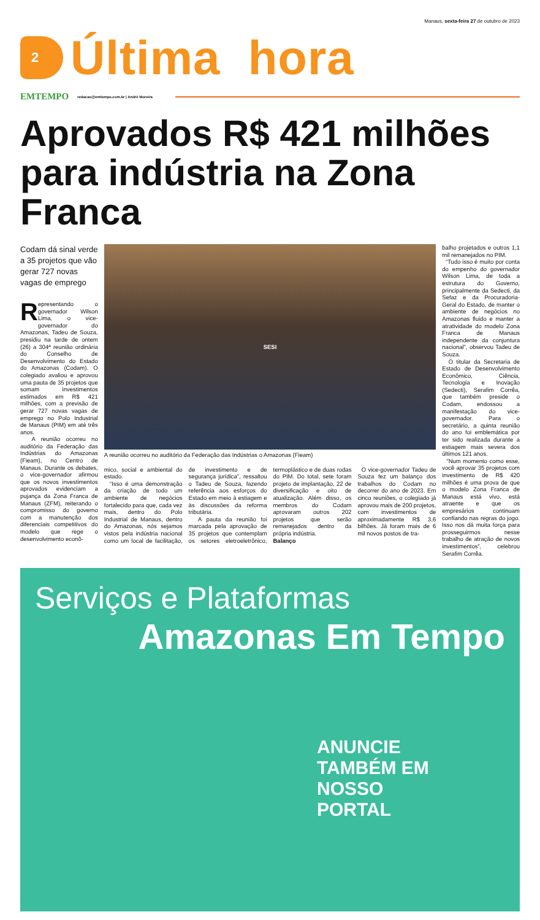Manaus, sexta-feira 27 de outubro de 2023
2
Última hora
EMTEMPO redacao@emtempo.com.br | André Moreira
Aprovados R$ 421 milhões para indústria na Zona Franca
Codam dá sinal verde a 35 projetos que vão gerar 727 novas vagas de emprego
Representando o governador Wilson Lima, o vice-governador do Amazonas, Tadeu de Souza, presidiu na tarde de ontem (26) a 304ª reunião ordinária do Conselho de Desenvolvimento do Estado do Amazonas (Codam). O colegiado avaliou e aprovou uma pauta de 35 projetos que somam investimentos estimados em R$ 421 milhões, com a previsão de gerar 727 novas vagas de emprego no Polo Industrial de Manaus (PIM) em até três anos.
A reunião ocorreu no auditório da Federação das Indústrias do Amazonas (Fieam), no Centro de Manaus. Durante os debates, o vice-governador afirmou que os novos investimentos aprovados evidenciam a pujança da Zona Franca de Manaus (ZFM), reiterando o compromisso do governo com a manutenção dos diferenciais competitivos do modelo que rege o desenvolvimento econô-
SESI
A reunião ocorreu no auditório da Federação das Indústrias o Amazonas (Fieam)
mico, social e ambiental do estado.
“Isso é uma demonstração da criação de todo um ambiente de negócios fortalecido para que, cada vez mais, dentro do Polo Industrial de Manaus, dentro do Amazonas, nós sejamos vistos pela indústria nacional como um local de facilitação, de investimento e de segurança jurídica”, ressaltou o Tadeu de Souza, fazendo referência aos esforços do Estado em meio à estiagem e às discussões da reforma tributária.
A pauta da reunião foi marcada pela aprovação de 35 projetos que contemplam os setores eletroeletrônico, termoplástico e de duas rodas do PIM. Do total, sete foram projeto de implantação, 22 de diversificação e oito de atualização. Além disso, os membros do Codam aprovaram outros 202 projetos que serão remanejados dentro da própria indústria.
Balanço
O vice-governador Tadeu de Souza fez um balanço dos trabalhos do Codam no decorrer do ano de 2023. Em cinco reuniões, o colegiado já aprovou mais de 200 projetos, com investimentos de aproximadamente R$ 3,6 bilhões. Já foram mais de 6 mil novos postos de tra-
balho projetados e outros 1,1 mil remanejados no PIM.
“Tudo isso é muito por conta do empenho do governador Wilson Lima, de toda a estrutura do Governo, principalmente da Sedecti, da Sefaz e da Procuradoria-Geral do Estado, de manter o ambiente de negócios no Amazonas fluido e manter a atratividade do modelo Zona Franca de Manaus independente da conjuntura nacional”, observou Tadeu de Souza.
O titular da Secretaria de Estado de Desenvolvimento Econômico, Ciência, Tecnologia e Inovação (Sedecti), Serafim Corrêa, que também preside o Codam, endossou a manifestação do vice-governador. Para o secretário, a quinta reunião do ano foi emblemática por ter sido realizada durante a estiagem mais severa dos últimos 121 anos.
“Num momento como esse, você aprovar 35 projetos com investimento de R$ 420 milhões é uma prova de que o modelo Zona Franca de Manaus está vivo, está atraente e que os empresários continuam confiando nas regras do jogo. Isso nos dá muita força para prosseguirmos nesse trabalho de atração de novos investimentos”, celebrou Serafim Corrêa.
Serviços e Plataformas
Amazonas Em Tempo
ANUNCIE
TAMBÉM EM
NOSSO
PORTAL